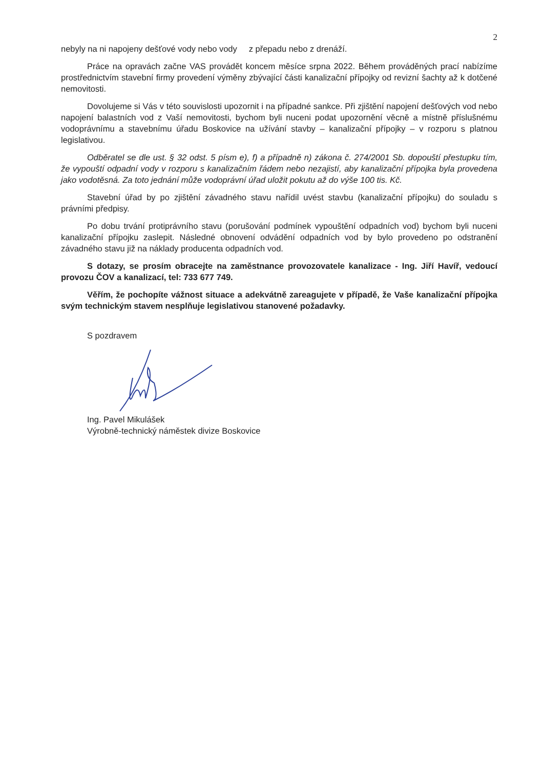2
nebyly na ni napojeny dešťové vody nebo vody z přepadu nebo z drenáží.
Práce na opravách začne VAS provádět koncem měsíce srpna 2022. Během prováděných prací nabízíme prostřednictvím stavební firmy provedení výměny zbývající části kanalizační přípojky od revizní šachty až k dotčené nemovitosti.
Dovolujeme si Vás v této souvislosti upozornit i na případné sankce. Při zjištění napojení dešťových vod nebo napojení balastních vod z Vaší nemovitosti, bychom byli nuceni podat upozornění věcně a místně příslušnému vodoprávnímu a stavebnímu úřadu Boskovice na užívání stavby – kanalizační přípojky – v rozporu s platnou legislativou.
Odběratel se dle ust. § 32 odst. 5 písm e), f) a případně n) zákona č. 274/2001 Sb. dopouští přestupku tím, že vypouští odpadní vody v rozporu s kanalizačním řádem nebo nezajistí, aby kanalizační přípojka byla provedena jako vodotěsná. Za toto jednání může vodoprávní úřad uložit pokutu až do výše 100 tis. Kč.
Stavební úřad by po zjištění závadného stavu nařídil uvést stavbu (kanalizační přípojku) do souladu s právními předpisy.
Po dobu trvání protiprávního stavu (porušování podmínek vypouštění odpadních vod) bychom byli nuceni kanalizační přípojku zaslepit. Následné obnovení odvádění odpadních vod by bylo provedeno po odstranění závadného stavu již na náklady producenta odpadních vod.
S dotazy, se prosím obracejte na zaměstnance provozovatele kanalizace - Ing. Jiří Havíř, vedoucí provozu ČOV a kanalizací, tel: 733 677 749.
Věřím, že pochopíte vážnost situace a adekvátně zareagujete v případě, že Vaše kanalizační přípojka svým technickým stavem nesplňuje legislativou stanovené požadavky.
S pozdravem
Ing. Pavel Mikulášek
Výrobně-technický náměstek divize Boskovice